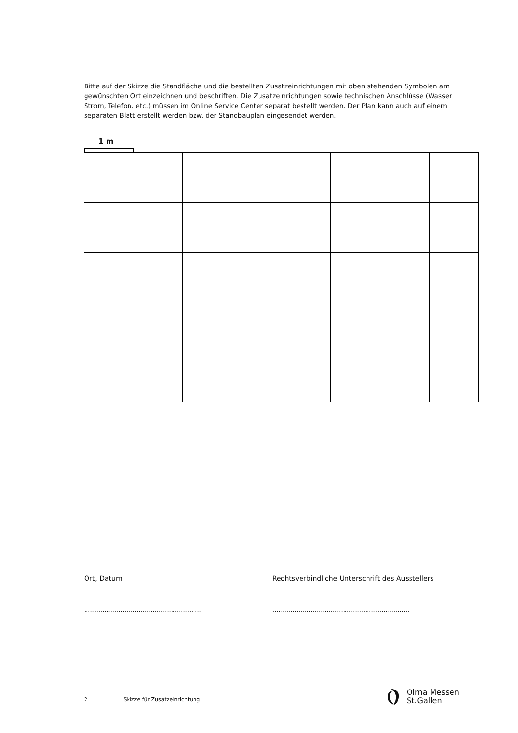Bitte auf der Skizze die Standfläche und die bestellten Zusatzeinrichtungen mit oben stehenden Symbolen am gewünschten Ort einzeichnen und beschriften. Die Zusatzeinrichtungen sowie technischen Anschlüsse (Wasser, Strom, Telefon, etc.) müssen im Online Service Center separat bestellt werden. Der Plan kann auch auf einem separaten Blatt erstellt werden bzw. der Standbauplan eingesendet werden.
1 m
Ort, Datum Rechtsverbindliche Unterschrift des Ausstellers
..........................................................
....................................................................
2 Skizze für Zusatzeinrichtung
Olma Messen
St.Gallen